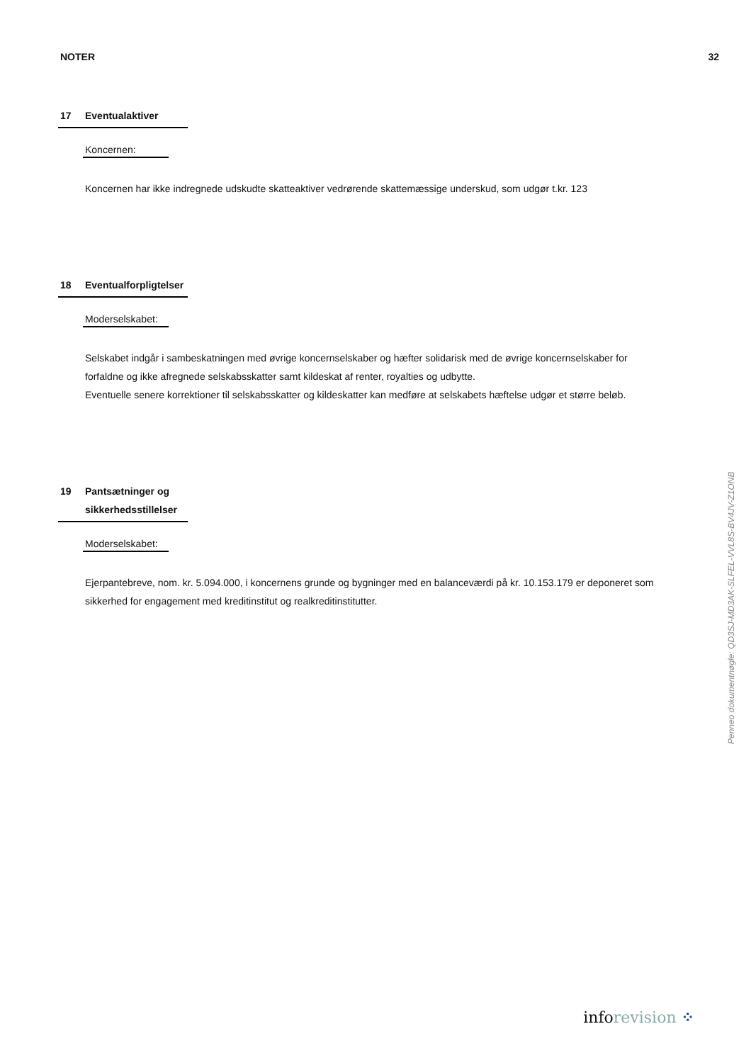NOTER 32
17 Eventualaktiver
Koncernen:
Koncernen har ikke indregnede udskudte skatteaktiver vedrørende skattemæssige underskud, som udgør t.kr. 123
18 Eventualforpligtelser
Moderselskabet:
Selskabet indgår i sambeskatningen med øvrige koncernselskaber og hæfter solidarisk med de øvrige koncernselskaber for forfaldne og ikke afregnede selskabsskatter samt kildeskat af renter, royalties og udbytte.
Eventuelle senere korrektioner til selskabsskatter og kildeskatter kan medføre at selskabets hæftelse udgør et større beløb.
19 Pantsætninger og sikkerhedsstillelser
Moderselskabet:
Ejerpantebreve, nom. kr. 5.094.000, i koncernens grunde og bygninger med en balanceværdi på kr. 10.153.179 er deponeret som sikkerhed for engagement med kreditinstitut og realkreditinstitutter.
Penneo dokumentnøgle: QD3SJ-MD3AK-SLFEL-VVL8S-BV4JV-Z1ONB
inforevision ⁘